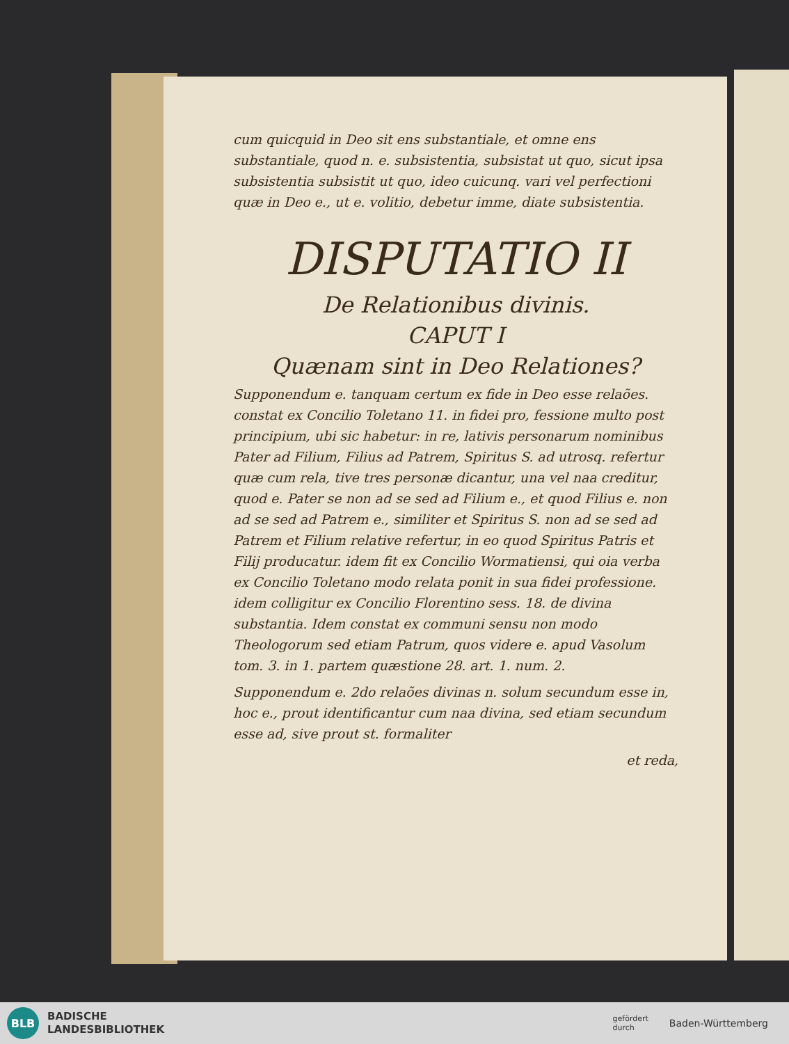cum quicquid in Deo sit ens substantiale, et omne ens substantiale, quod n. e. subsistentia, subsistat ut quo, sicut ipsa subsistentia subsistit ut quo, ideo cuicunq. vari vel perfectioni quæ in Deo e., ut e. volitio, debetur imme, diate subsistentia.
DISPUTATIO II
De Relationibus divinis.
CAPUT I
Quænam sint in Deo Relationes?
Supponendum e. tanquam certum ex fide in Deo esse relaões. constat ex Concilio Toletano 11. in fidei pro, fessione multo post principium, ubi sic habetur: in re, lativis personarum nominibus Pater ad Filium, Filius ad Patrem, Spiritus S. ad utrosq. refertur quæ cum rela, tive tres personæ dicantur, una vel naa creditur, quod e. Pater se non ad se sed ad Filium e., et quod Filius e. non ad se sed ad Patrem e., similiter et Spiritus S. non ad se sed ad Patrem et Filium relative refertur, in eo quod Spiritus Patris et Filij producatur. idem fit ex Concilio Wormatiensi, qui oia verba ex Concilio Toletano modo relata ponit in sua fidei professione. idem colligitur ex Concilio Florentino sess. 18. de divina substantia. Idem constat ex communi sensu non modo Theologorum sed etiam Patrum, quos videre e. apud Vasolum tom. 3. in 1. partem quæstione 28. art. 1. num. 2.
Supponendum e. 2do relaões divinas n. solum secundum esse in, hoc e., prout identificantur cum naa divina, sed etiam secundum esse ad, sive prout st. formaliter
et reda,
BLB
BADISCHE
LANDESBIBLIOTHEK
gefördert
durch Baden-Württemberg